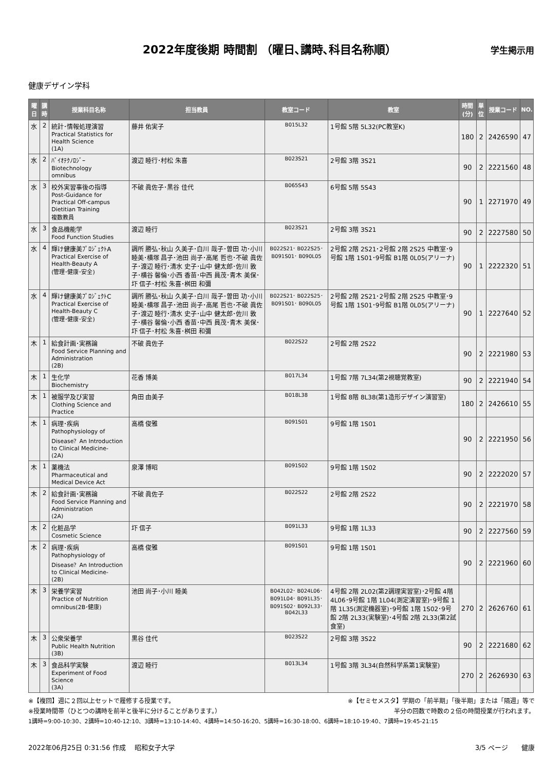2022年度後期 時間割 （曜日､講時､科目名称順）
学生掲示用
健康デザイン学科
| 曜日 | 講時 | 授業科目名称 | 担当教員 | 教室コード | 教室 | 時間 (分) | 単位 | 授業コード | NO. |
| --- | --- | --- | --- | --- | --- | --- | --- | --- | --- |
| 水 | 2 | 統計･情報処理演習 Practical Statistics for Health Science (1A) | 藤井 佑実子 | B015L32 | 1号館 5階 5L32(PC教室K) | 180 | 2 | 2426590 | 47 |
| 水 | 2 | ﾊﾞｲｵﾃｸﾉﾛｼﾞｰ Biotechnology omnibus | 渡辺 睦行･村松 朱喜 | B023S21 | 2号館 3階 3S21 | 90 | 2 | 2221560 | 48 |
| 水 | 3 | 校外実習事後の指導 Post-Guidance for Practical Off-campus Dietitian Training 複数教員 | 不破 眞佐子･黒谷 佳代 | B065S43 | 6号館 5階 5S43 | 90 | 1 | 2271970 | 49 |
| 水 | 3 | 食品機能学 Food Function Studies | 渡辺 睦行 | B023S21 | 2号館 3階 3S21 | 90 | 2 | 2227580 | 50 |
| 水 | 4 | 輝け健康美ﾌﾟﾛｼﾞｪｸﾄA Practical Exercise of Health-Beauty A (管理･健康･安全) | 調所 勝弘･秋山 久美子･白川 哉子･曽田 功･小川 睦美･横塚 昌子･池田 尚子･高尾 哲也･不破 眞佐子･渡辺 睦行･清水 史子･山中 健太郎･佐川 敦子･横谷 馨倫･小西 香苗･中西 員茂･青木 美保･圷 信子･村松 朱喜･桝田 和彌 | B022S21･ B022S25･ B091S01･ B090L05 | 2号館 2階 2S21･2号館 2階 2S25 中教室･9号館 1階 1S01･9号館 B1階 0L05(アリーナ) | 90 | 1 | 2222320 | 51 |
| 水 | 4 | 輝け健康美ﾌﾟﾛｼﾞｪｸﾄC Practical Exercise of Health-Beauty C (管理･健康･安全) | 調所 勝弘･秋山 久美子･白川 哉子･曽田 功･小川 睦美･横塚 昌子･池田 尚子･高尾 哲也･不破 眞佐子･渡辺 睦行･清水 史子･山中 健太郎･佐川 敦子･横谷 馨倫･小西 香苗･中西 員茂･青木 美保･圷 信子･村松 朱喜･桝田 和彌 | B022S21･ B022S25･ B091S01･ B090L05 | 2号館 2階 2S21･2号館 2階 2S25 中教室･9号館 1階 1S01･9号館 B1階 0L05(アリーナ) | 90 | 1 | 2227640 | 52 |
| 木 | 1 | 給食計画･実務論 Food Service Planning and Administration (2B) | 不破 眞佐子 | B022S22 | 2号館 2階 2S22 | 90 | 2 | 2221980 | 53 |
| 木 | 1 | 生化学 Biochemistry | 花香 博美 | B017L34 | 1号館 7階 7L34(第2視聴覚教室) | 90 | 2 | 2221940 | 54 |
| 木 | 1 | 被服学及び実習 Clothing Science and Practice | 角田 由美子 | B018L38 | 1号館 8階 8L38(第1造形デザイン演習室) | 180 | 2 | 2426610 | 55 |
| 木 | 1 | 病理･疾病 Pathophysiology of Disease？An Introduction to Clinical Medicine- (2A) | 高橋 俊雅 | B091S01 | 9号館 1階 1S01 | 90 | 2 | 2221950 | 56 |
| 木 | 1 | 薬機法 Pharmaceutical and Medical Device Act | 泉澤 博昭 | B091S02 | 9号館 1階 1S02 | 90 | 2 | 2222020 | 57 |
| 木 | 2 | 給食計画･実務論 Food Service Planning and Administration (2A) | 不破 眞佐子 | B022S22 | 2号館 2階 2S22 | 90 | 2 | 2221970 | 58 |
| 木 | 2 | 化粧品学 Cosmetic Science | 圷 信子 | B091L33 | 9号館 1階 1L33 | 90 | 2 | 2227560 | 59 |
| 木 | 2 | 病理･疾病 Pathophysiology of Disease？An Introduction to Clinical Medicine- (2B) | 高橋 俊雅 | B091S01 | 9号館 1階 1S01 | 90 | 2 | 2221960 | 60 |
| 木 | 3 | 栄養学実習 Practice of Nutrition omnibus(2B･健康) | 池田 尚子･小川 睦美 | B042L02･ B024L06･ B091L04･ B091L35･ B091S02･ B092L33･ B042L33 | 4号館 2階 2L02(第2調理実習室)･2号館 4階 4L06･9号館 1階 1L04(測定演習室)･9号館 1階 1L35(測定機器室)･9号館 1階 1S02･9号館 2階 2L33(実験室)･4号館 2階 2L33(第2試食室) | 270 | 2 | 2626760 | 61 |
| 木 | 3 | 公衆栄養学 Public Health Nutrition (3B) | 黒谷 佳代 | B023S22 | 2号館 3階 3S22 | 90 | 2 | 2221680 | 62 |
| 木 | 3 | 食品科学実験 Experiment of Food Science (3A) | 渡辺 睦行 | B013L34 | 1号館 3階 3L34(自然科学系第1実験室) | 270 | 2 | 2626930 | 63 |
※【複回】週に２回以上セットで履修する授業です。 ※【セミセメスタ】学期の「前半期」「後半期」または「隔週」等で
※授業時間帯（ひとつの講時を前半と後半に分けることがあります。） 半分の回数で時数の２倍の時間授業が行われます。
1講時=9:00-10:30、2講時=10:40-12:10、3講時=13:10-14:40、4講時=14:50-16:20、5講時=16:30-18:00、6講時=18:10-19:40、7講時=19:45-21:15
2022年06月25日 0:31:56 作成　 昭和女子大学 3/5 ページ　　健康